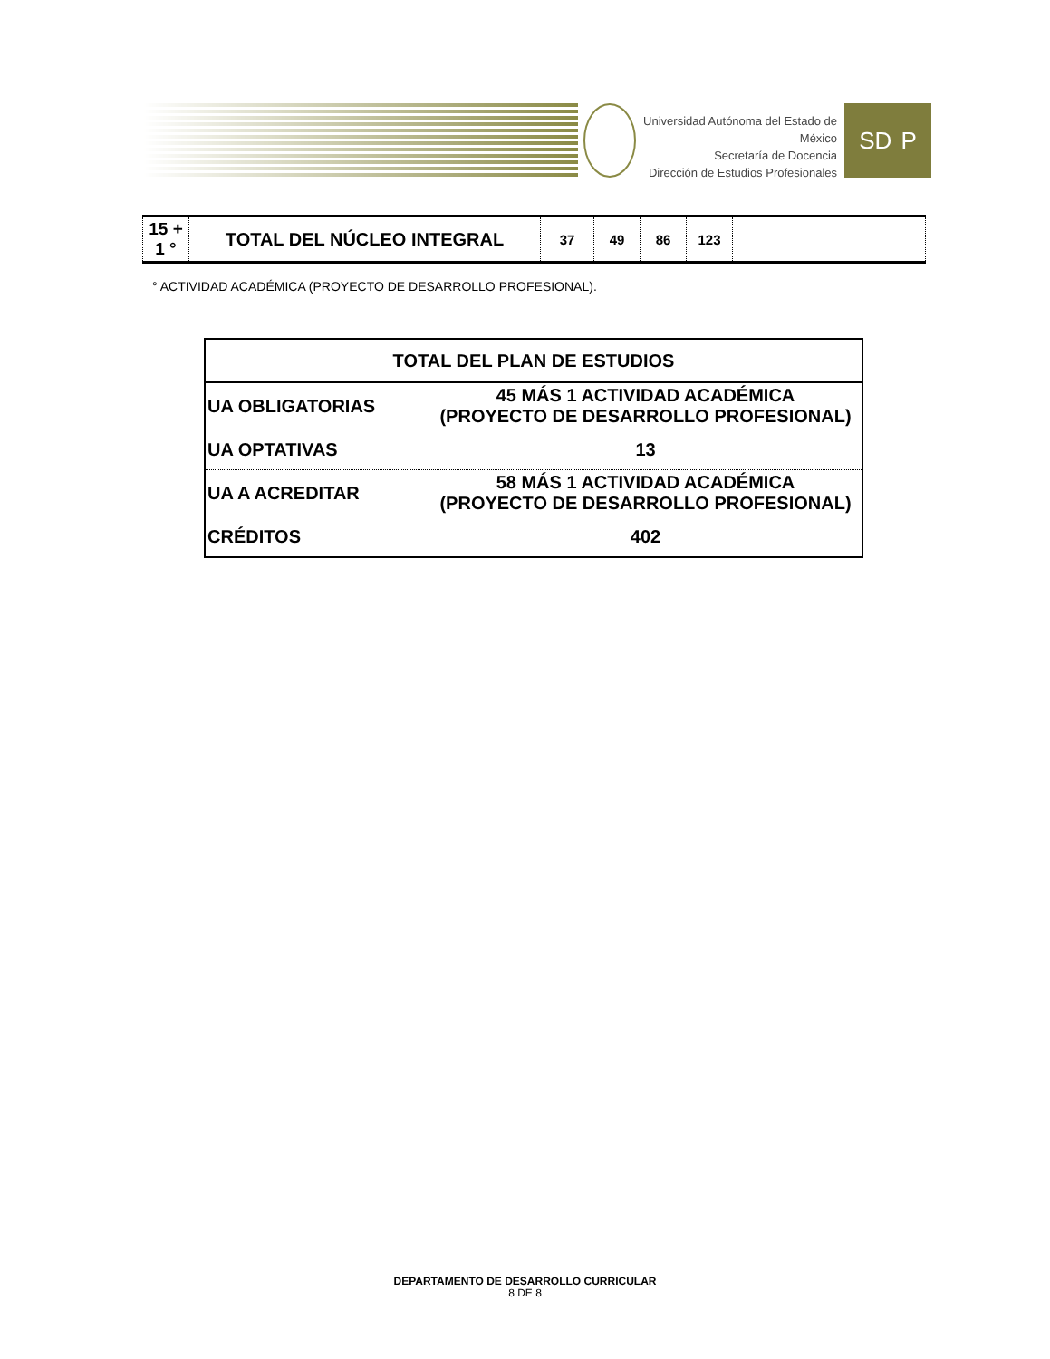Universidad Autónoma del Estado de México
Secretaría de Docencia
Dirección de Estudios Profesionales
SD P
| 15 + 1 ° | TOTAL DEL NÚCLEO INTEGRAL | 37 | 49 | 86 | 123 | |
° ACTIVIDAD ACADÉMICA (PROYECTO DE DESARROLLO PROFESIONAL).
| TOTAL DEL PLAN DE ESTUDIOS | |
| --- | --- |
| UA OBLIGATORIAS | 45 MÁS 1 ACTIVIDAD ACADÉMICA (PROYECTO DE DESARROLLO PROFESIONAL) |
| UA OPTATIVAS | 13 |
| UA A ACREDITAR | 58 MÁS 1 ACTIVIDAD ACADÉMICA (PROYECTO DE DESARROLLO PROFESIONAL) |
| CRÉDITOS | 402 |
DEPARTAMENTO DE DESARROLLO CURRICULAR
8 DE 8